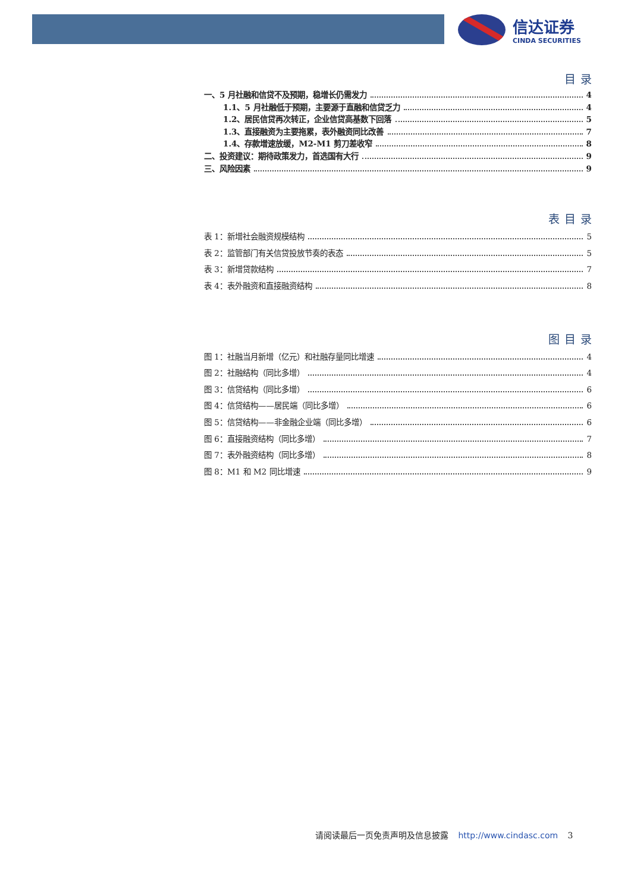信达证券
CINDA SECURITIES
目录
一、5 月社融和信贷不及预期，稳增长仍需发力 4
1.1、5 月社融低于预期，主要源于直融和信贷乏力 4
1.2、居民信贷再次转正，企业信贷高基数下回落 5
1.3、直接融资为主要拖累，表外融资同比改善 7
1.4、存款增速放缓，M2-M1 剪刀差收窄 8
二、投资建议：期待政策发力，首选国有大行 9
三、风险因素 9
表目录
表 1：新增社会融资规模结构 5
表 2：监管部门有关信贷投放节奏的表态 5
表 3：新增贷款结构 7
表 4：表外融资和直接融资结构 8
图目录
图 1：社融当月新增（亿元）和社融存量同比增速 4
图 2：社融结构（同比多增） 4
图 3：信贷结构（同比多增） 6
图 4：信贷结构——居民端（同比多增） 6
图 5：信贷结构——非金融企业端（同比多增） 6
图 6：直接融资结构（同比多增） 7
图 7：表外融资结构（同比多增） 8
图 8：M1 和 M2 同比增速 9
请阅读最后一页免责声明及信息披露 http://www.cindasc.com 3